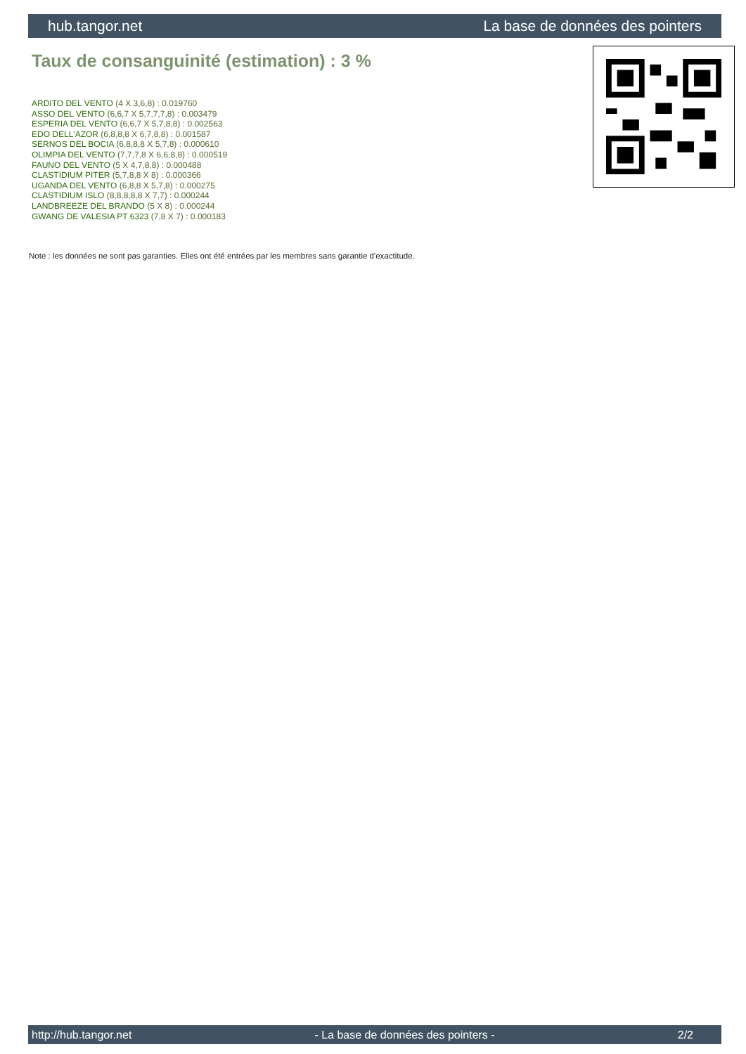hub.tangor.net La base de données des pointers
Taux de consanguinité (estimation) : 3 %
ARDITO DEL VENTO (4 X 3,6,8) : 0.019760
ASSO DEL VENTO (6,6,7 X 5,7,7,7,8) : 0.003479
ESPERIA DEL VENTO (6,6,7 X 5,7,8,8) : 0.002563
EDO DELL'AZOR (6,8,8,8 X 6,7,8,8) : 0.001587
SERNOS DEL BOCIA (6,8,8,8 X 5,7,8) : 0.000610
OLIMPIA DEL VENTO (7,7,7,8 X 6,6,8,8) : 0.000519
FAUNO DEL VENTO (5 X 4,7,8,8) : 0.000488
CLASTIDIUM PITER (5,7,8,8 X 8) : 0.000366
UGANDA DEL VENTO (6,8,8 X 5,7,8) : 0.000275
CLASTIDIUM ISLO (8,8,8,8,8 X 7,7) : 0.000244
LANDBREEZE DEL BRANDO (5 X 8) : 0.000244
GWANG DE VALESIA PT 6323 (7,8 X 7) : 0.000183
Note : les données ne sont pas garanties. Elles ont été entrées par les membres sans garantie d'exactitude.
http://hub.tangor.net - La base de données des pointers - 2/2